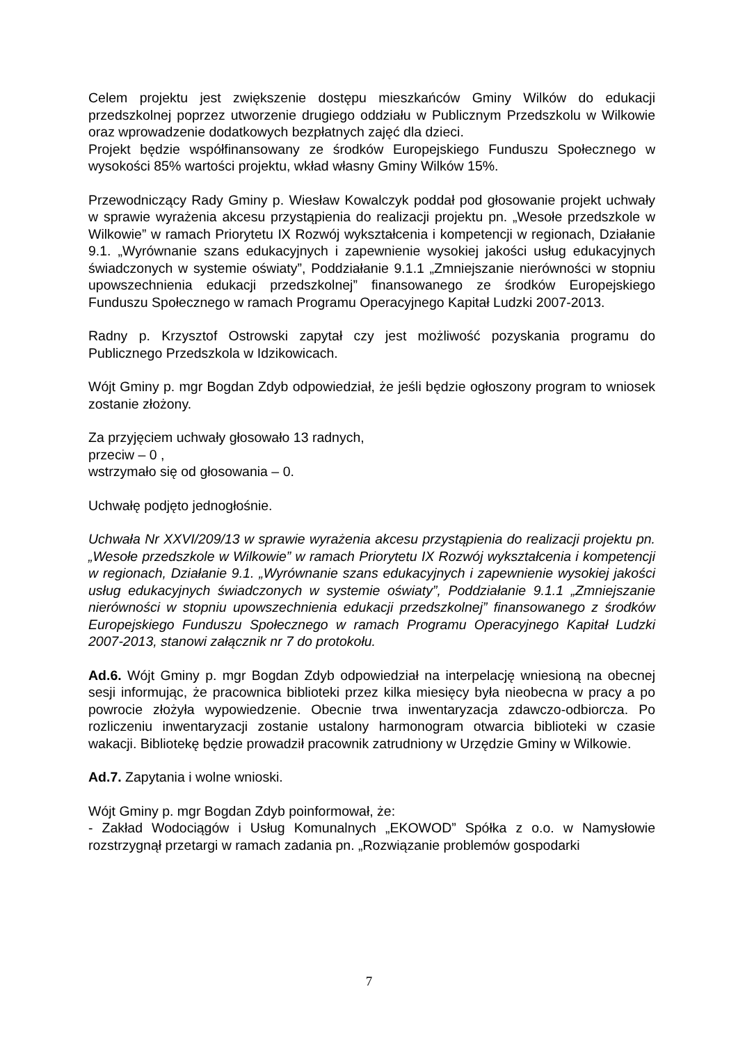Celem projektu jest zwiększenie dostępu mieszkańców Gminy Wilków do edukacji przedszkolnej poprzez utworzenie drugiego oddziału w Publicznym Przedszkolu w Wilkowie oraz wprowadzenie dodatkowych bezpłatnych zajęć dla dzieci.
Projekt będzie współfinansowany ze środków Europejskiego Funduszu Społecznego w wysokości 85% wartości projektu, wkład własny Gminy Wilków 15%.
Przewodniczący Rady Gminy p. Wiesław Kowalczyk poddał pod głosowanie projekt uchwały w sprawie wyrażenia akcesu przystąpienia do realizacji projektu pn. „Wesołe przedszkole w Wilkowie” w ramach Priorytetu IX Rozwój wykształcenia i kompetencji w regionach, Działanie 9.1. „Wyrównanie szans edukacyjnych i zapewnienie wysokiej jakości usług edukacyjnych świadczonych w systemie oświaty”, Poddziałanie 9.1.1 „Zmniejszanie nierówności w stopniu upowszechnienia edukacji przedszkolnej” finansowanego ze środków Europejskiego Funduszu Społecznego w ramach Programu Operacyjnego Kapitał Ludzki 2007-2013.
Radny p. Krzysztof Ostrowski zapytał czy jest możliwość pozyskania programu do Publicznego Przedszkola w Idzikowicach.
Wójt Gminy p. mgr Bogdan Zdyb odpowiedział, że jeśli będzie ogłoszony program to wniosek zostanie złożony.
Za przyjęciem uchwały głosowało 13 radnych,
przeciw – 0 ,
wstrzymało się od głosowania – 0.
Uchwałę podjęto jednogłośnie.
Uchwała Nr XXVI/209/13 w sprawie wyrażenia akcesu przystąpienia do realizacji projektu pn. „Wesołe przedszkole w Wilkowie” w ramach Priorytetu IX Rozwój wykształcenia i kompetencji w regionach, Działanie 9.1. „Wyrównanie szans edukacyjnych i zapewnienie wysokiej jakości usług edukacyjnych świadczonych w systemie oświaty”, Poddziałanie 9.1.1 „Zmniejszanie nierówności w stopniu upowszechnienia edukacji przedszkolnej” finansowanego z środków Europejskiego Funduszu Społecznego w ramach Programu Operacyjnego Kapitał Ludzki 2007-2013, stanowi załącznik nr 7 do protokołu.
Ad.6. Wójt Gminy p. mgr Bogdan Zdyb odpowiedział na interpelację wniesioną na obecnej sesji informując, że pracownica biblioteki przez kilka miesięcy była nieobecna w pracy a po powrocie złożyła wypowiedzenie. Obecnie trwa inwentaryzacja zdawczo-odbiorcza. Po rozliczeniu inwentaryzacji zostanie ustalony harmonogram otwarcia biblioteki w czasie wakacji. Bibliotekę będzie prowadził pracownik zatrudniony w Urzędzie Gminy w Wilkowie.
Ad.7. Zapytania i wolne wnioski.
Wójt Gminy p. mgr Bogdan Zdyb poinformował, że:
- Zakład Wodociągów i Usług Komunalnych „EKOWOD” Spółka z o.o. w Namysłowie rozstrzygnął przetargi w ramach zadania pn. „Rozwiązanie problemów gospodarki
7